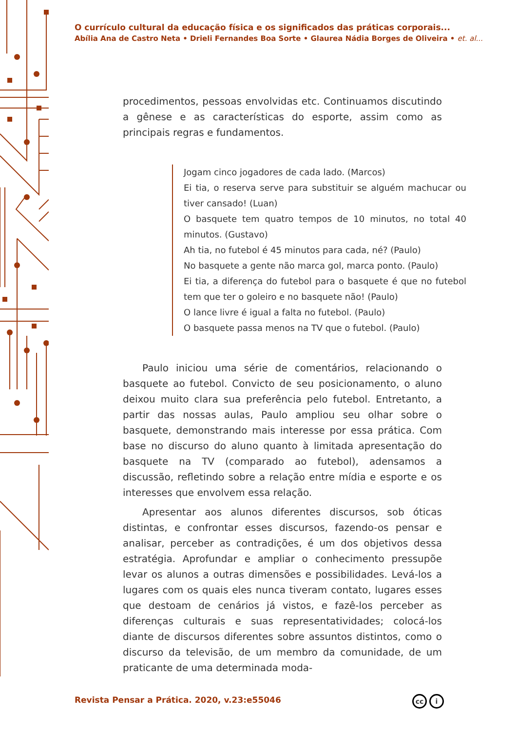O currículo cultural da educação física e os significados das práticas corporais...
Abília Ana de Castro Neta • Drieli Fernandes Boa Sorte • Glaurea Nádia Borges de Oliveira • et. al...
procedimentos, pessoas envolvidas etc. Continuamos discutindo a gênese e as características do esporte, assim como as principais regras e fundamentos.
Jogam cinco jogadores de cada lado. (Marcos)
Ei tia, o reserva serve para substituir se alguém machucar ou tiver cansado! (Luan)
O basquete tem quatro tempos de 10 minutos, no total 40 minutos. (Gustavo)
Ah tia, no futebol é 45 minutos para cada, né? (Paulo)
No basquete a gente não marca gol, marca ponto. (Paulo)
Ei tia, a diferença do futebol para o basquete é que no futebol tem que ter o goleiro e no basquete não! (Paulo)
O lance livre é igual a falta no futebol. (Paulo)
O basquete passa menos na TV que o futebol. (Paulo)
Paulo iniciou uma série de comentários, relacionando o basquete ao futebol. Convicto de seu posicionamento, o aluno deixou muito clara sua preferência pelo futebol. Entretanto, a partir das nossas aulas, Paulo ampliou seu olhar sobre o basquete, demonstrando mais interesse por essa prática. Com base no discurso do aluno quanto à limitada apresentação do basquete na TV (comparado ao futebol), adensamos a discussão, refletindo sobre a relação entre mídia e esporte e os interesses que envolvem essa relação.
Apresentar aos alunos diferentes discursos, sob óticas distintas, e confrontar esses discursos, fazendo-os pensar e analisar, perceber as contradições, é um dos objetivos dessa estratégia. Aprofundar e ampliar o conhecimento pressupõe levar os alunos a outras dimensões e possibilidades. Levá-los a lugares com os quais eles nunca tiveram contato, lugares esses que destoam de cenários já vistos, e fazê-los perceber as diferenças culturais e suas representatividades; colocá-los diante de discursos diferentes sobre assuntos distintos, como o discurso da televisão, de um membro da comunidade, de um praticante de uma determinada moda-
Revista Pensar a Prática. 2020, v.23:e55046
cc i